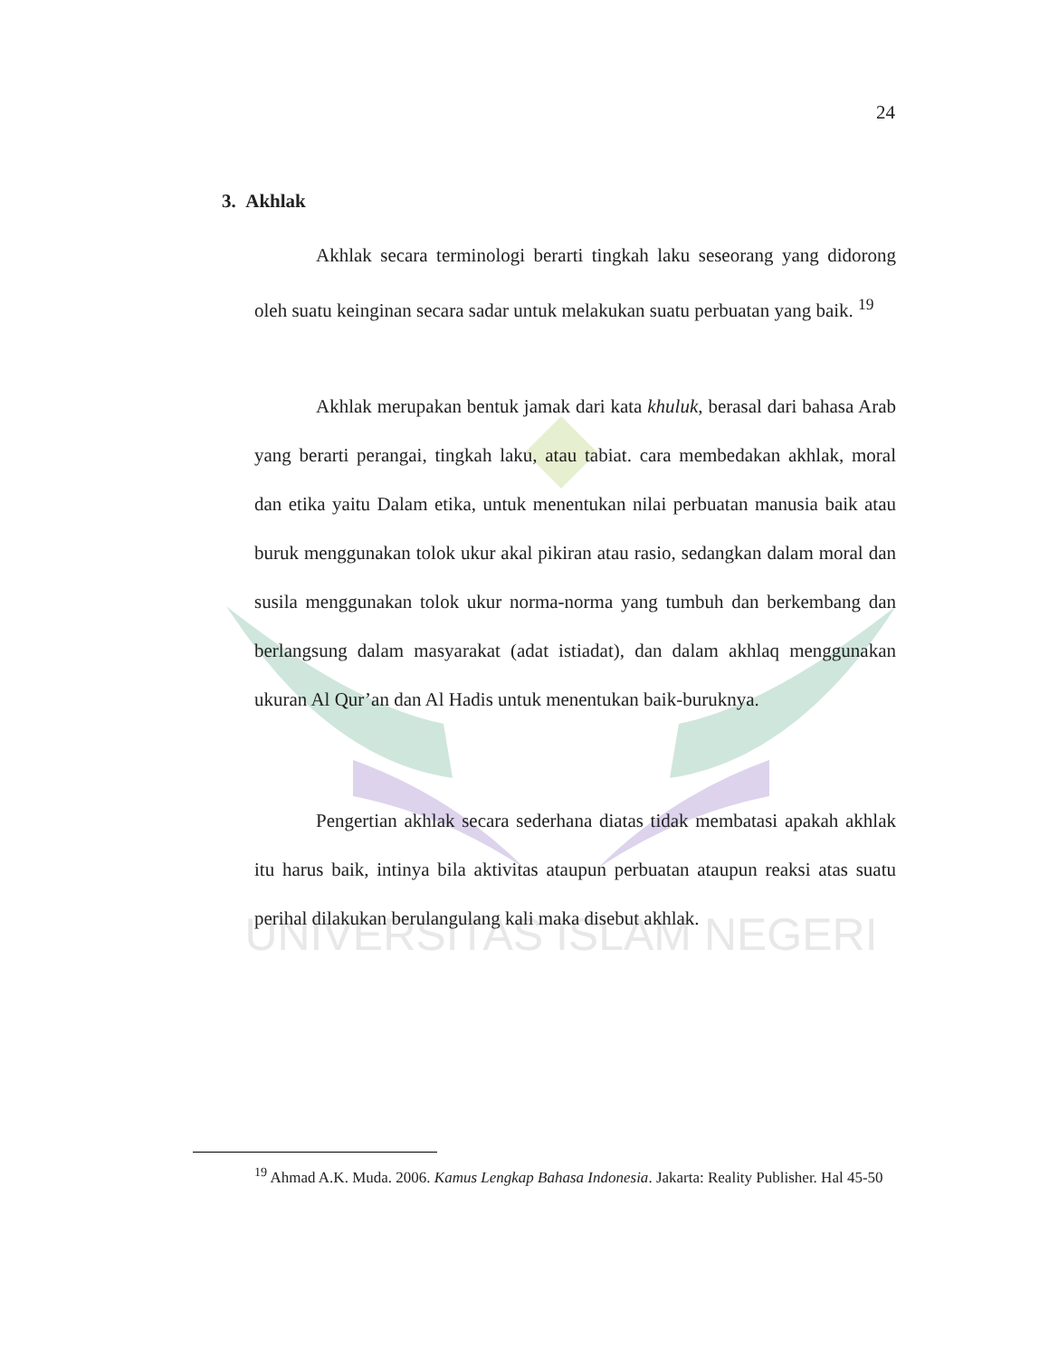UNIVERSITAS ISLAM NEGERI
24
3. Akhlak
Akhlak secara terminologi berarti tingkah laku seseorang yang didorong oleh suatu keinginan secara sadar untuk melakukan suatu perbuatan yang baik. <sup>19</sup>
Akhlak merupakan bentuk jamak dari kata khuluk, berasal dari bahasa Arab yang berarti perangai, tingkah laku, atau tabiat. cara membedakan akhlak, moral dan etika yaitu Dalam etika, untuk menentukan nilai perbuatan manusia baik atau buruk menggunakan tolok ukur akal pikiran atau rasio, sedangkan dalam moral dan susila menggunakan tolok ukur norma-norma yang tumbuh dan berkembang dan berlangsung dalam masyarakat (adat istiadat), dan dalam akhlaq menggunakan ukuran Al Qur’an dan Al Hadis untuk menentukan baik-buruknya.
Pengertian akhlak secara sederhana diatas tidak membatasi apakah akhlak itu harus baik, intinya bila aktivitas ataupun perbuatan ataupun reaksi atas suatu perihal dilakukan berulangulang kali maka disebut akhlak.
<sup>19</sup> Ahmad A.K. Muda. 2006. Kamus Lengkap Bahasa Indonesia. Jakarta: Reality Publisher. Hal 45-50